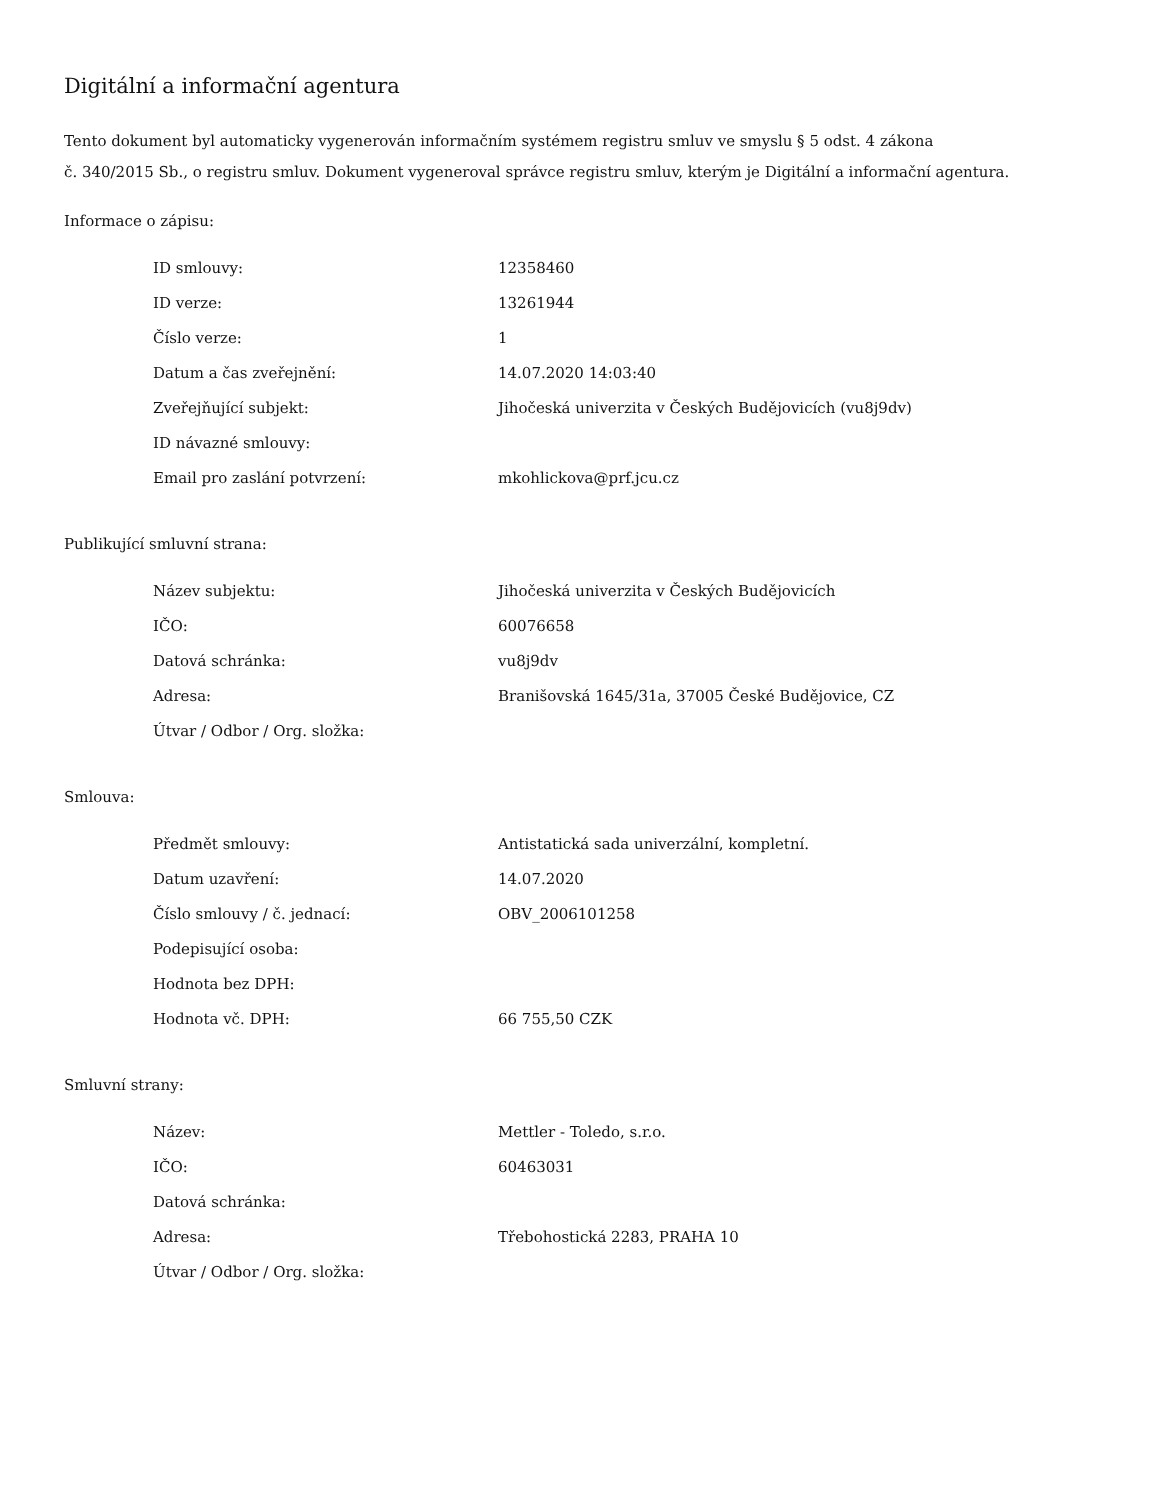Digitální a informační agentura
Tento dokument byl automaticky vygenerován informačním systémem registru smluv ve smyslu § 5 odst. 4 zákona
č. 340/2015 Sb., o registru smluv. Dokument vygeneroval správce registru smluv, kterým je Digitální a informační agentura.
Informace o zápisu:
| ID smlouvy: | 12358460 |
| ID verze: | 13261944 |
| Číslo verze: | 1 |
| Datum a čas zveřejnění: | 14.07.2020 14:03:40 |
| Zveřejňující subjekt: | Jihočeská univerzita v Českých Budějovicích (vu8j9dv) |
| ID návazné smlouvy: | |
| Email pro zaslání potvrzení: | mkohlickova@prf.jcu.cz |
Publikující smluvní strana:
| Název subjektu: | Jihočeská univerzita v Českých Budějovicích |
| IČO: | 60076658 |
| Datová schránka: | vu8j9dv |
| Adresa: | Branišovská 1645/31a, 37005 České Budějovice, CZ |
| Útvar / Odbor / Org. složka: | |
Smlouva:
| Předmět smlouvy: | Antistatická sada univerzální, kompletní. |
| Datum uzavření: | 14.07.2020 |
| Číslo smlouvy / č. jednací: | OBV_2006101258 |
| Podepisující osoba: | |
| Hodnota bez DPH: | |
| Hodnota vč. DPH: | 66 755,50 CZK |
Smluvní strany:
| Název: | Mettler - Toledo, s.r.o. |
| IČO: | 60463031 |
| Datová schránka: | |
| Adresa: | Třebohostická 2283, PRAHA 10 |
| Útvar / Odbor / Org. složka: | |